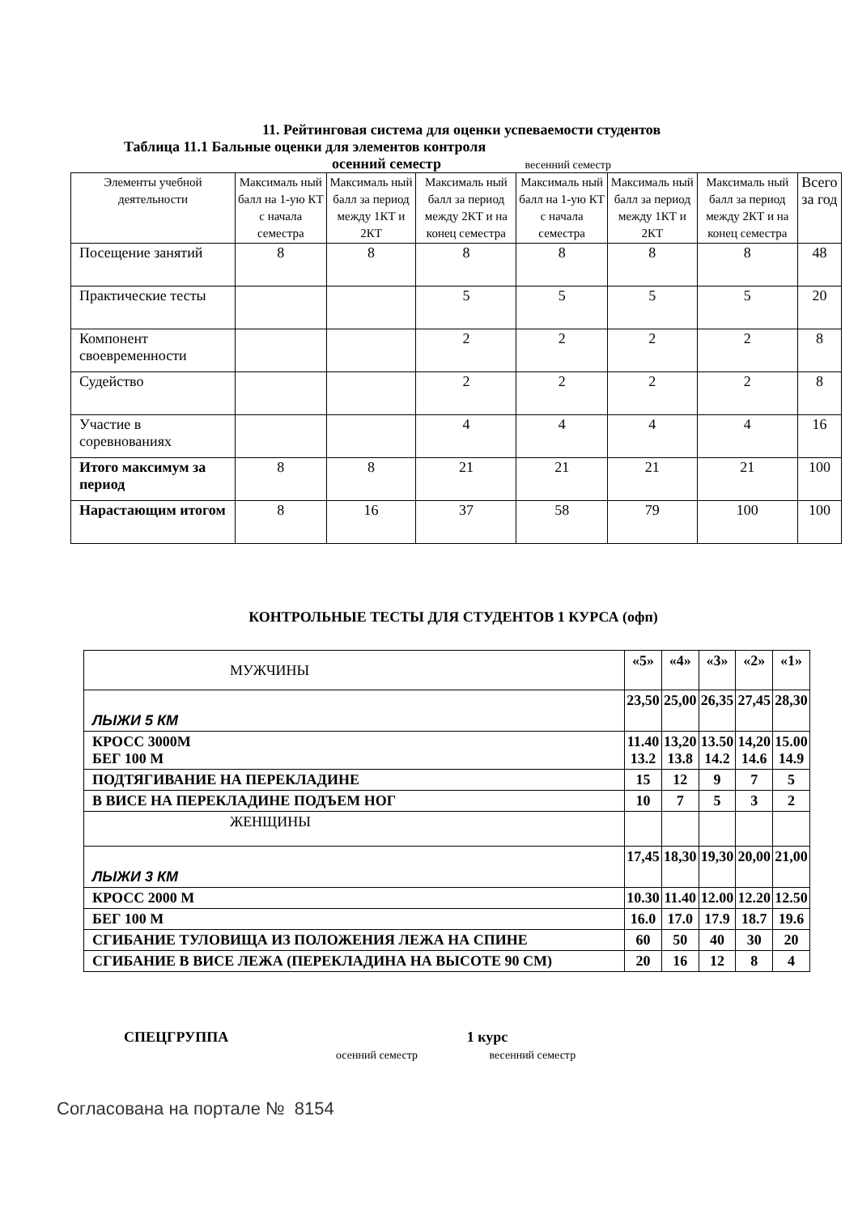11. Рейтинговая система для оценки успеваемости студентов
Таблица 11.1 Бальные оценки для элементов контроля
осенний семестр весенний семестр
| Элементы учебной деятельности | Максималь ный балл на 1-ую КТ с начала семестра | Максималь ный балл за период между 1КТ и 2КТ | Максималь ный балл за период между 2КТ и на конец семестра | Максималь ный балл на 1-ую КТ с начала семестра | Максималь ный балл за период между 1КТ и 2КТ | Максималь ный балл за период между 2КТ и на конец семестра | Всего за год |
| --- | --- | --- | --- | --- | --- | --- | --- |
| Посещение занятий | 8 | 8 | 8 | 8 | 8 | 8 | 48 |
| Практические тесты | | | 5 | 5 | 5 | 5 | 20 |
| Компонент своевременности | | | 2 | 2 | 2 | 2 | 8 |
| Судейство | | | 2 | 2 | 2 | 2 | 8 |
| Участие в соревнованиях | | | 4 | 4 | 4 | 4 | 16 |
| Итого максимум за период | 8 | 8 | 21 | 21 | 21 | 21 | 100 |
| Нарастающим итогом | 8 | 16 | 37 | 58 | 79 | 100 | 100 |
КОНТРОЛЬНЫЕ ТЕСТЫ ДЛЯ СТУДЕНТОВ 1 КУРСА (офп)
| МУЖЧИНЫ | «5» | «4» | «3» | «2» | «1» |
| ЛЫЖИ 5 КМ | 23,50 | 25,00 | 26,35 | 27,45 | 28,30 |
| КРОСС 3000М БЕГ 100 М | 11.40 13.2 | 13,20 13.8 | 13.50 14.2 | 14,20 14.6 | 15.00 14.9 |
| ПОДТЯГИВАНИЕ НА ПЕРЕКЛАДИНЕ | 15 | 12 | 9 | 7 | 5 |
| В ВИСЕ НА ПЕРЕКЛАДИНЕ ПОДЪЕМ НОГ | 10 | 7 | 5 | 3 | 2 |
| ЖЕНЩИНЫ | | | | | |
| ЛЫЖИ 3 КМ | 17,45 | 18,30 | 19,30 | 20,00 | 21,00 |
| КРОСС 2000 М | 10.30 | 11.40 | 12.00 | 12.20 | 12.50 |
| БЕГ 100 М | 16.0 | 17.0 | 17.9 | 18.7 | 19.6 |
| СГИБАНИЕ ТУЛОВИЩА ИЗ ПОЛОЖЕНИЯ ЛЕЖА НА СПИНЕ | 60 | 50 | 40 | 30 | 20 |
| СГИБАНИЕ В ВИСЕ ЛЕЖА (ПЕРЕКЛАДИНА НА ВЫСОТЕ 90 СМ) | 20 | 16 | 12 | 8 | 4 |
СПЕЦГРУППА 1 курс
осенний семестр весенний семестр
Согласована на портале № 8154